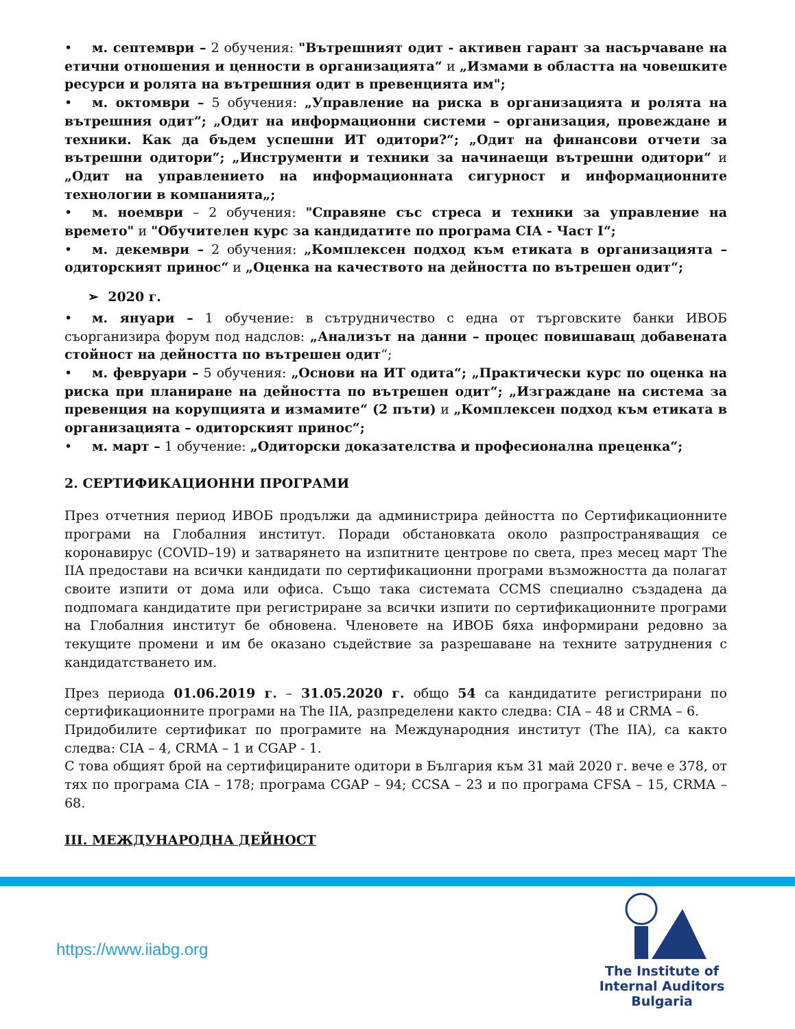• м. септември – 2 обучения: "Вътрешният одит - активен гарант за насърчаване на етични отношения и ценности в организацията“ и „Измами в областта на човешките ресурси и ролята на вътрешния одит в превенцията им";
• м. октомври – 5 обучения: „Управление на риска в организацията и ролята на вътрешния одит”; „Одит на информационни системи – организация, провеждане и техники. Как да бъдем успешни ИТ одитори?“; „Одит на финансови отчети за вътрешни одитори“; „Инструменти и техники за начинаещи вътрешни одитори“ и „Одит на управлението на информационната сигурност и информационните технологии в компанията„;
• м. ноември – 2 обучения: "Справяне със стреса и техники за управление на времето" и "Обучителен курс за кандидатите по програма CIA - Част I“;
• м. декември – 2 обучения: „Комплексен подход към етиката в организацията – одиторският принос“ и „Оценка на качеството на дейността по вътрешен одит“;
➢ 2020 г.
• м. януари – 1 обучение: в сътрудничество с една от търговските банки ИВОБ съорганизира форум под надслов: „Анализът на данни – процес повишаващ добавената стойност на дейността по вътрешен одит“;
• м. февруари – 5 обучения: „Основи на ИТ одита“; „Практически курс по оценка на риска при планиране на дейността по вътрешен одит“; „Изграждане на система за превенция на корупцията и измамите“ (2 пъти) и „Комплексен подход към етиката в организацията – одиторският принос“;
• м. март – 1 обучение: „Одиторски доказателства и професионална преценка“;
2. СЕРТИФИКАЦИОННИ ПРОГРАМИ
През отчетния период ИВОБ продължи да администрира дейността по Сертификационните програми на Глобалния институт. Поради обстановката около разпространяващия се коронавирус (COVID–19) и затварянето на изпитните центрове по света, през месец март The IIA предостави на всички кандидати по сертификационни програми възможността да полагат своите изпити от дома или офиса. Също така системата CCMS специално създадена да подпомага кандидатите при регистриране за всички изпити по сертификационните програми на Глобалния институт бе обновена. Членовете на ИВОБ бяха информирани редовно за текущите промени и им бе оказано съдействие за разрешаване на техните затруднения с кандидатстването им.
През периода 01.06.2019 г. – 31.05.2020 г. общо 54 са кандидатите регистрирани по сертификационните програми на The IIA, разпределени както следва: CIA – 48 и CRMA – 6.
Придобилите сертификат по програмите на Международния институт (The IIA), са както следва: CIA – 4, CRMA – 1 и CGAP - 1.
С това общият брой на сертифицираните одитори в България към 31 май 2020 г. вече е 378, от тях по програма CIA – 178; програма CGAP – 94; CCSA – 23 и по програма CFSA – 15, CRMA – 68.
III. МЕЖДУНАРОДНА ДЕЙНОСТ
https://www.iiabg.org
The Institute of
Internal Auditors
Bulgaria